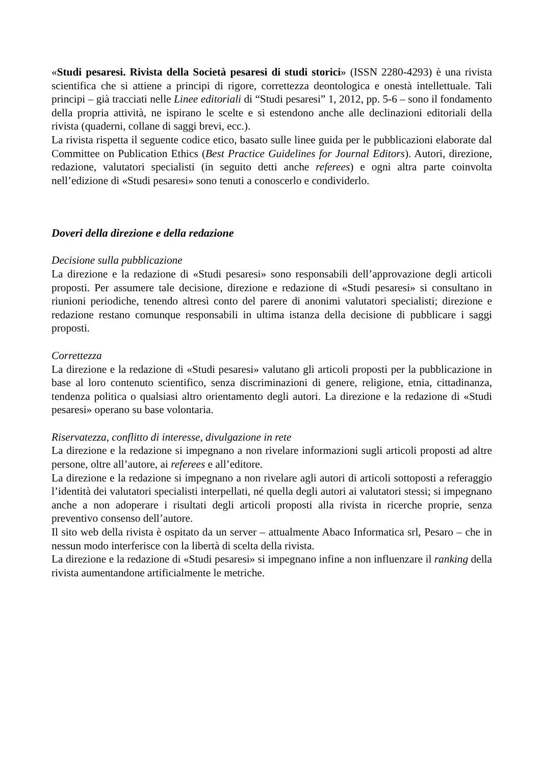«Studi pesaresi. Rivista della Società pesaresi di studi storici» (ISSN 2280-4293) è una rivista scientifica che si attiene a principi di rigore, correttezza deontologica e onestà intellettuale. Tali principi – già tracciati nelle Linee editoriali di “Studi pesaresi” 1, 2012, pp. 5-6 – sono il fondamento della propria attività, ne ispirano le scelte e si estendono anche alle declinazioni editoriali della rivista (quaderni, collane di saggi brevi, ecc.).
La rivista rispetta il seguente codice etico, basato sulle linee guida per le pubblicazioni elaborate dal Committee on Publication Ethics (Best Practice Guidelines for Journal Editors). Autori, direzione, redazione, valutatori specialisti (in seguito detti anche referees) e ogni altra parte coinvolta nell’edizione di «Studi pesaresi» sono tenuti a conoscerlo e condividerlo.
Doveri della direzione e della redazione
Decisione sulla pubblicazione
La direzione e la redazione di «Studi pesaresi» sono responsabili dell’approvazione degli articoli proposti. Per assumere tale decisione, direzione e redazione di «Studi pesaresi» si consultano in riunioni periodiche, tenendo altresì conto del parere di anonimi valutatori specialisti; direzione e redazione restano comunque responsabili in ultima istanza della decisione di pubblicare i saggi proposti.
Correttezza
La direzione e la redazione di «Studi pesaresi» valutano gli articoli proposti per la pubblicazione in base al loro contenuto scientifico, senza discriminazioni di genere, religione, etnia, cittadinanza, tendenza politica o qualsiasi altro orientamento degli autori. La direzione e la redazione di «Studi pesaresi» operano su base volontaria.
Riservatezza, conflitto di interesse, divulgazione in rete
La direzione e la redazione si impegnano a non rivelare informazioni sugli articoli proposti ad altre persone, oltre all’autore, ai referees e all’editore.
La direzione e la redazione si impegnano a non rivelare agli autori di articoli sottoposti a referaggio l’identità dei valutatori specialisti interpellati, né quella degli autori ai valutatori stessi; si impegnano anche a non adoperare i risultati degli articoli proposti alla rivista in ricerche proprie, senza preventivo consenso dell’autore.
Il sito web della rivista è ospitato da un server – attualmente Abaco Informatica srl, Pesaro – che in nessun modo interferisce con la libertà di scelta della rivista.
La direzione e la redazione di «Studi pesaresi» si impegnano infine a non influenzare il ranking della rivista aumentandone artificialmente le metriche.